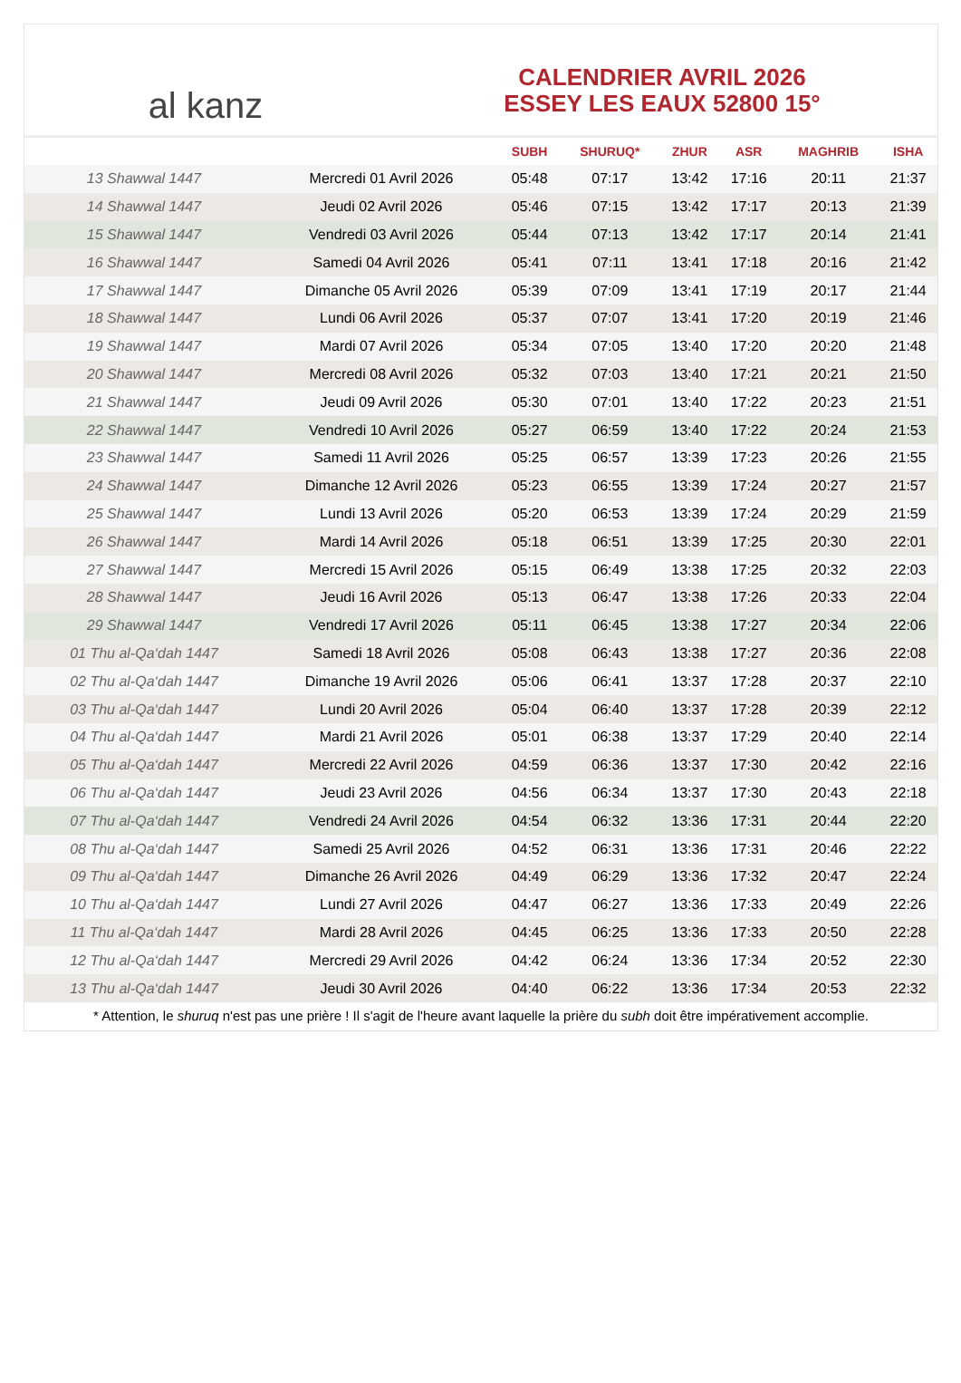al kanz
CALENDRIER AVRIL 2026
ESSEY LES EAUX 52800 15°
| | | SUBH | SHURUQ* | ZHUR | ASR | MAGHRIB | ISHA |
| --- | --- | --- | --- | --- | --- | --- | --- |
| 13 Shawwal 1447 | Mercredi 01 Avril 2026 | 05:48 | 07:17 | 13:42 | 17:16 | 20:11 | 21:37 |
| 14 Shawwal 1447 | Jeudi 02 Avril 2026 | 05:46 | 07:15 | 13:42 | 17:17 | 20:13 | 21:39 |
| 15 Shawwal 1447 | Vendredi 03 Avril 2026 | 05:44 | 07:13 | 13:42 | 17:17 | 20:14 | 21:41 |
| 16 Shawwal 1447 | Samedi 04 Avril 2026 | 05:41 | 07:11 | 13:41 | 17:18 | 20:16 | 21:42 |
| 17 Shawwal 1447 | Dimanche 05 Avril 2026 | 05:39 | 07:09 | 13:41 | 17:19 | 20:17 | 21:44 |
| 18 Shawwal 1447 | Lundi 06 Avril 2026 | 05:37 | 07:07 | 13:41 | 17:20 | 20:19 | 21:46 |
| 19 Shawwal 1447 | Mardi 07 Avril 2026 | 05:34 | 07:05 | 13:40 | 17:20 | 20:20 | 21:48 |
| 20 Shawwal 1447 | Mercredi 08 Avril 2026 | 05:32 | 07:03 | 13:40 | 17:21 | 20:21 | 21:50 |
| 21 Shawwal 1447 | Jeudi 09 Avril 2026 | 05:30 | 07:01 | 13:40 | 17:22 | 20:23 | 21:51 |
| 22 Shawwal 1447 | Vendredi 10 Avril 2026 | 05:27 | 06:59 | 13:40 | 17:22 | 20:24 | 21:53 |
| 23 Shawwal 1447 | Samedi 11 Avril 2026 | 05:25 | 06:57 | 13:39 | 17:23 | 20:26 | 21:55 |
| 24 Shawwal 1447 | Dimanche 12 Avril 2026 | 05:23 | 06:55 | 13:39 | 17:24 | 20:27 | 21:57 |
| 25 Shawwal 1447 | Lundi 13 Avril 2026 | 05:20 | 06:53 | 13:39 | 17:24 | 20:29 | 21:59 |
| 26 Shawwal 1447 | Mardi 14 Avril 2026 | 05:18 | 06:51 | 13:39 | 17:25 | 20:30 | 22:01 |
| 27 Shawwal 1447 | Mercredi 15 Avril 2026 | 05:15 | 06:49 | 13:38 | 17:25 | 20:32 | 22:03 |
| 28 Shawwal 1447 | Jeudi 16 Avril 2026 | 05:13 | 06:47 | 13:38 | 17:26 | 20:33 | 22:04 |
| 29 Shawwal 1447 | Vendredi 17 Avril 2026 | 05:11 | 06:45 | 13:38 | 17:27 | 20:34 | 22:06 |
| 01 Thu al-Qa‘dah 1447 | Samedi 18 Avril 2026 | 05:08 | 06:43 | 13:38 | 17:27 | 20:36 | 22:08 |
| 02 Thu al-Qa‘dah 1447 | Dimanche 19 Avril 2026 | 05:06 | 06:41 | 13:37 | 17:28 | 20:37 | 22:10 |
| 03 Thu al-Qa‘dah 1447 | Lundi 20 Avril 2026 | 05:04 | 06:40 | 13:37 | 17:28 | 20:39 | 22:12 |
| 04 Thu al-Qa‘dah 1447 | Mardi 21 Avril 2026 | 05:01 | 06:38 | 13:37 | 17:29 | 20:40 | 22:14 |
| 05 Thu al-Qa‘dah 1447 | Mercredi 22 Avril 2026 | 04:59 | 06:36 | 13:37 | 17:30 | 20:42 | 22:16 |
| 06 Thu al-Qa‘dah 1447 | Jeudi 23 Avril 2026 | 04:56 | 06:34 | 13:37 | 17:30 | 20:43 | 22:18 |
| 07 Thu al-Qa‘dah 1447 | Vendredi 24 Avril 2026 | 04:54 | 06:32 | 13:36 | 17:31 | 20:44 | 22:20 |
| 08 Thu al-Qa‘dah 1447 | Samedi 25 Avril 2026 | 04:52 | 06:31 | 13:36 | 17:31 | 20:46 | 22:22 |
| 09 Thu al-Qa‘dah 1447 | Dimanche 26 Avril 2026 | 04:49 | 06:29 | 13:36 | 17:32 | 20:47 | 22:24 |
| 10 Thu al-Qa‘dah 1447 | Lundi 27 Avril 2026 | 04:47 | 06:27 | 13:36 | 17:33 | 20:49 | 22:26 |
| 11 Thu al-Qa‘dah 1447 | Mardi 28 Avril 2026 | 04:45 | 06:25 | 13:36 | 17:33 | 20:50 | 22:28 |
| 12 Thu al-Qa‘dah 1447 | Mercredi 29 Avril 2026 | 04:42 | 06:24 | 13:36 | 17:34 | 20:52 | 22:30 |
| 13 Thu al-Qa‘dah 1447 | Jeudi 30 Avril 2026 | 04:40 | 06:22 | 13:36 | 17:34 | 20:53 | 22:32 |
* Attention, le shuruq n'est pas une prière ! Il s'agit de l'heure avant laquelle la prière du subh doit être impérativement accomplie.